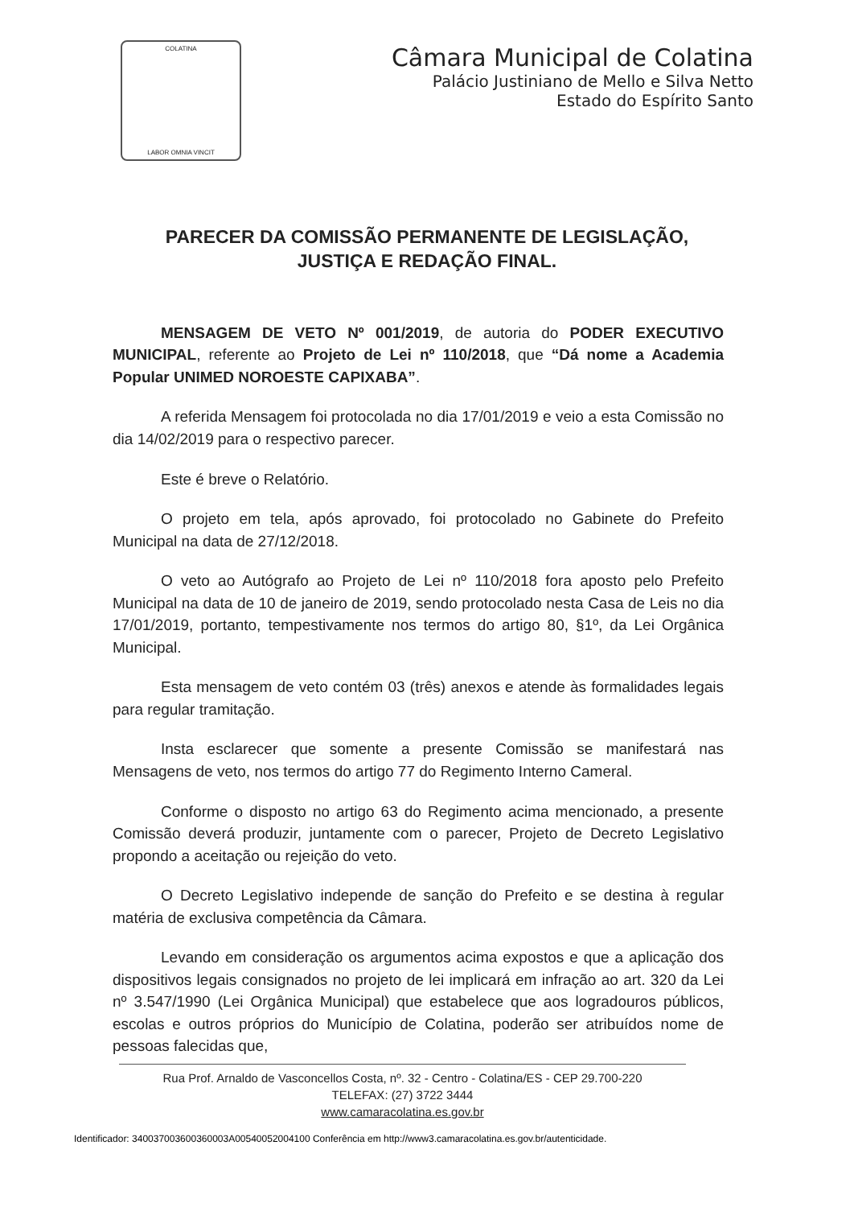COLATINA
LABOR OMNIA VINCIT
Câmara Municipal de Colatina
Palácio Justiniano de Mello e Silva Netto
Estado do Espírito Santo
PARECER DA COMISSÃO PERMANENTE DE LEGISLAÇÃO, JUSTIÇA E REDAÇÃO FINAL.
MENSAGEM DE VETO Nº 001/2019, de autoria do PODER EXECUTIVO MUNICIPAL, referente ao Projeto de Lei nº 110/2018, que “Dá nome a Academia Popular UNIMED NOROESTE CAPIXABA”.
A referida Mensagem foi protocolada no dia 17/01/2019 e veio a esta Comissão no dia 14/02/2019 para o respectivo parecer.
Este é breve o Relatório.
O projeto em tela, após aprovado, foi protocolado no Gabinete do Prefeito Municipal na data de 27/12/2018.
O veto ao Autógrafo ao Projeto de Lei nº 110/2018 fora aposto pelo Prefeito Municipal na data de 10 de janeiro de 2019, sendo protocolado nesta Casa de Leis no dia 17/01/2019, portanto, tempestivamente nos termos do artigo 80, §1º, da Lei Orgânica Municipal.
Esta mensagem de veto contém 03 (três) anexos e atende às formalidades legais para regular tramitação.
Insta esclarecer que somente a presente Comissão se manifestará nas Mensagens de veto, nos termos do artigo 77 do Regimento Interno Cameral.
Conforme o disposto no artigo 63 do Regimento acima mencionado, a presente Comissão deverá produzir, juntamente com o parecer, Projeto de Decreto Legislativo propondo a aceitação ou rejeição do veto.
O Decreto Legislativo independe de sanção do Prefeito e se destina à regular matéria de exclusiva competência da Câmara.
Levando em consideração os argumentos acima expostos e que a aplicação dos dispositivos legais consignados no projeto de lei implicará em infração ao art. 320 da Lei nº 3.547/1990 (Lei Orgânica Municipal) que estabelece que aos logradouros públicos, escolas e outros próprios do Município de Colatina, poderão ser atribuídos nome de pessoas falecidas que,
Rua Prof. Arnaldo de Vasconcellos Costa, nº. 32 - Centro - Colatina/ES - CEP 29.700-220
TELEFAX: (27) 3722 3444
www.camaracolatina.es.gov.br
Identificador: 340037003600360003A00540052004100 Conferência em http://www3.camaracolatina.es.gov.br/autenticidade.